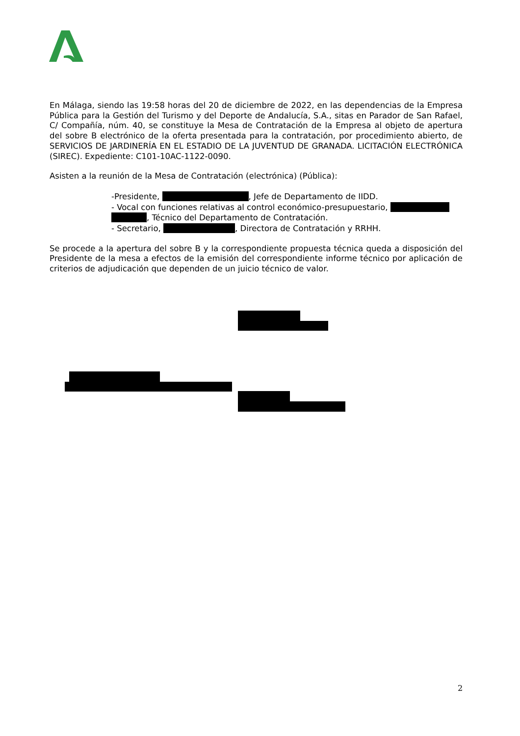En Málaga, siendo las 19:58 horas del 20 de diciembre de 2022, en las dependencias de la Empresa Pública para la Gestión del Turismo y del Deporte de Andalucía, S.A., sitas en Parador de San Rafael, C/ Compañía, núm. 40, se constituye la Mesa de Contratación de la Empresa al objeto de apertura del sobre B electrónico de la oferta presentada para la contratación, por procedimiento abierto, de SERVICIOS DE JARDINERÍA EN EL ESTADIO DE LA JUVENTUD DE GRANADA. LICITACIÓN ELECTRÓNICA (SIREC). Expediente: C101-10AC-1122-0090.
Asisten a la reunión de la Mesa de Contratación (electrónica) (Pública):
-Presidente, , Jefe de Departamento de IIDD.
- Vocal con funciones relativas al control económico-presupuestario,
, Técnico del Departamento de Contratación.
- Secretario, , Directora de Contratación y RRHH.
Se procede a la apertura del sobre B y la correspondiente propuesta técnica queda a disposición del Presidente de la mesa a efectos de la emisión del correspondiente informe técnico por aplicación de criterios de adjudicación que dependen de un juicio técnico de valor.
2